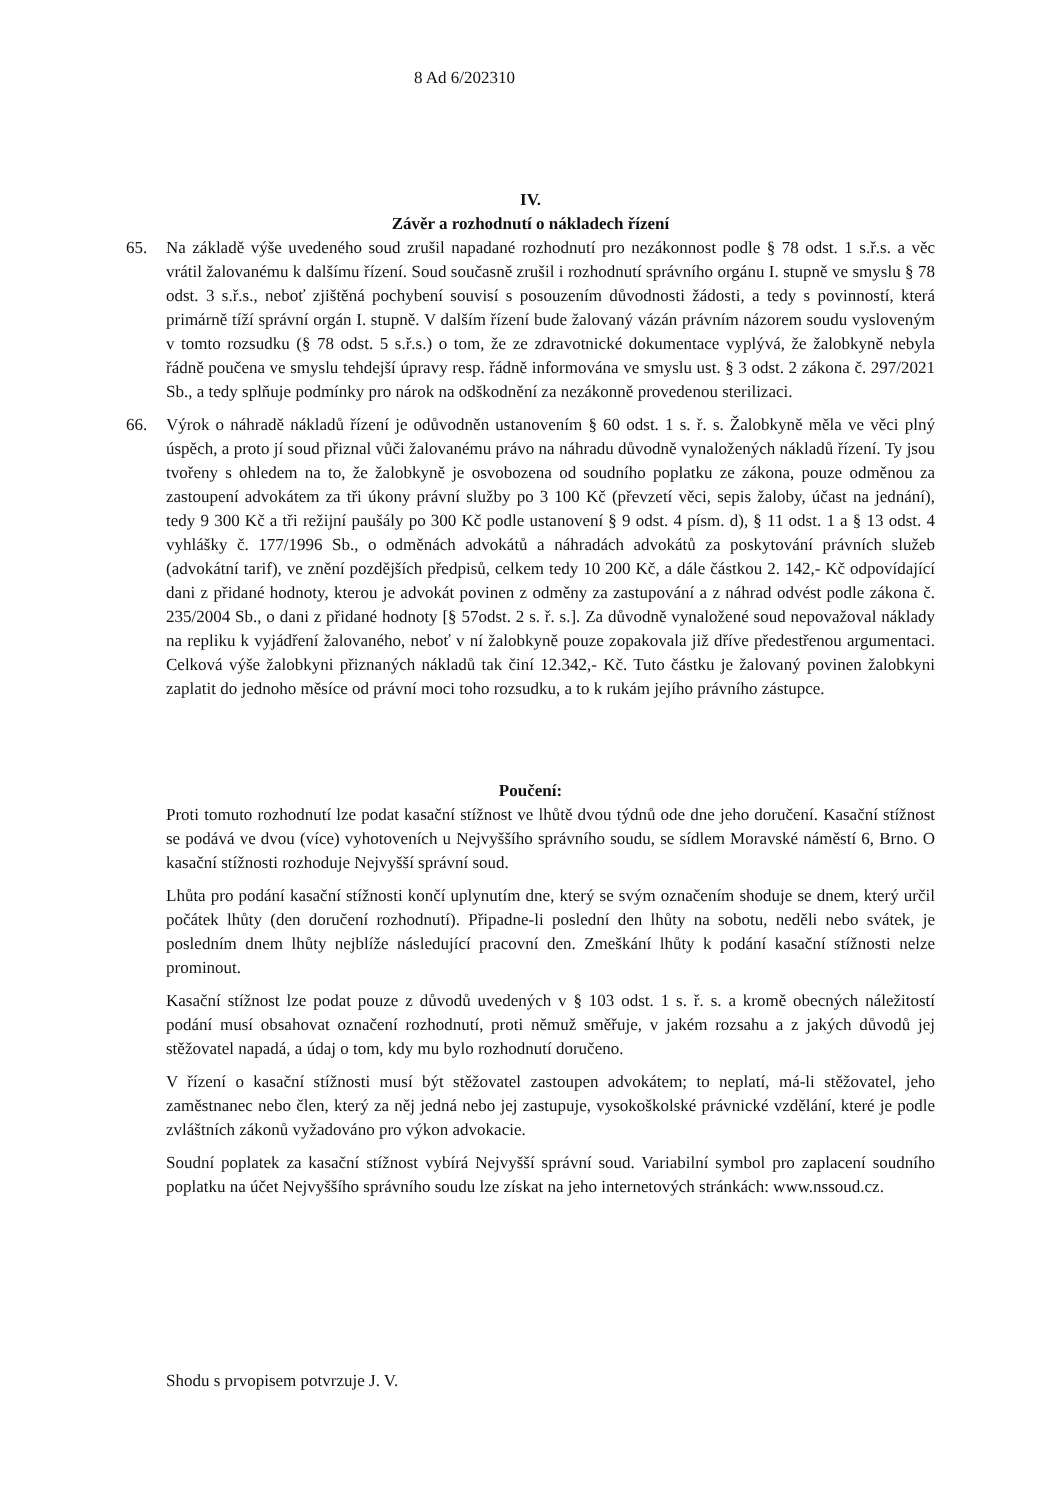8 Ad 6/202310
IV.
Závěr a rozhodnutí o nákladech řízení
65. Na základě výše uvedeného soud zrušil napadané rozhodnutí pro nezákonnost podle § 78 odst. 1 s.ř.s. a věc vrátil žalovanému k dalšímu řízení. Soud současně zrušil i rozhodnutí správního orgánu I. stupně ve smyslu § 78 odst. 3 s.ř.s., neboť zjištěná pochybení souvisí s posouzením důvodnosti žádosti, a tedy s povinností, která primárně tíží správní orgán I. stupně. V dalším řízení bude žalovaný vázán právním názorem soudu vysloveným v tomto rozsudku (§ 78 odst. 5 s.ř.s.) o tom, že ze zdravotnické dokumentace vyplývá, že žalobkyně nebyla řádně poučena ve smyslu tehdejší úpravy resp. řádně informována ve smyslu ust. § 3 odst. 2 zákona č. 297/2021 Sb., a tedy splňuje podmínky pro nárok na odškodnění za nezákonně provedenou sterilizaci.
66. Výrok o náhradě nákladů řízení je odůvodněn ustanovením § 60 odst. 1 s. ř. s. Žalobkyně měla ve věci plný úspěch, a proto jí soud přiznal vůči žalovanému právo na náhradu důvodně vynaložených nákladů řízení. Ty jsou tvořeny s ohledem na to, že žalobkyně je osvobozena od soudního poplatku ze zákona, pouze odměnou za zastoupení advokátem za tři úkony právní služby po 3 100 Kč (převzetí věci, sepis žaloby, účast na jednání), tedy 9 300 Kč a tři režijní paušály po 300 Kč podle ustanovení § 9 odst. 4 písm. d), § 11 odst. 1 a § 13 odst. 4 vyhlášky č. 177/1996 Sb., o odměnách advokátů a náhradách advokátů za poskytování právních služeb (advokátní tarif), ve znění pozdějších předpisů, celkem tedy 10 200 Kč, a dále částkou 2. 142,- Kč odpovídající dani z přidané hodnoty, kterou je advokát povinen z odměny za zastupování a z náhrad odvést podle zákona č. 235/2004 Sb., o dani z přidané hodnoty [§ 57odst. 2 s. ř. s.]. Za důvodně vynaložené soud nepovažoval náklady na repliku k vyjádření žalovaného, neboť v ní žalobkyně pouze zopakovala již dříve předestřenou argumentaci. Celková výše žalobkyni přiznaných nákladů tak činí 12.342,- Kč. Tuto částku je žalovaný povinen žalobkyni zaplatit do jednoho měsíce od právní moci toho rozsudku, a to k rukám jejího právního zástupce.
Poučení:
Proti tomuto rozhodnutí lze podat kasační stížnost ve lhůtě dvou týdnů ode dne jeho doručení. Kasační stížnost se podává ve dvou (více) vyhotoveních u Nejvyššího správního soudu, se sídlem Moravské náměstí 6, Brno. O kasační stížnosti rozhoduje Nejvyšší správní soud.
Lhůta pro podání kasační stížnosti končí uplynutím dne, který se svým označením shoduje se dnem, který určil počátek lhůty (den doručení rozhodnutí). Připadne-li poslední den lhůty na sobotu, neděli nebo svátek, je posledním dnem lhůty nejblíže následující pracovní den. Zmeškání lhůty k podání kasační stížnosti nelze prominout.
Kasační stížnost lze podat pouze z důvodů uvedených v § 103 odst. 1 s. ř. s. a kromě obecných náležitostí podání musí obsahovat označení rozhodnutí, proti němuž směřuje, v jakém rozsahu a z jakých důvodů jej stěžovatel napadá, a údaj o tom, kdy mu bylo rozhodnutí doručeno.
V řízení o kasační stížnosti musí být stěžovatel zastoupen advokátem; to neplatí, má-li stěžovatel, jeho zaměstnanec nebo člen, který za něj jedná nebo jej zastupuje, vysokoškolské právnické vzdělání, které je podle zvláštních zákonů vyžadováno pro výkon advokacie.
Soudní poplatek za kasační stížnost vybírá Nejvyšší správní soud. Variabilní symbol pro zaplacení soudního poplatku na účet Nejvyššího správního soudu lze získat na jeho internetových stránkách: www.nssoud.cz.
Shodu s prvopisem potvrzuje J. V.